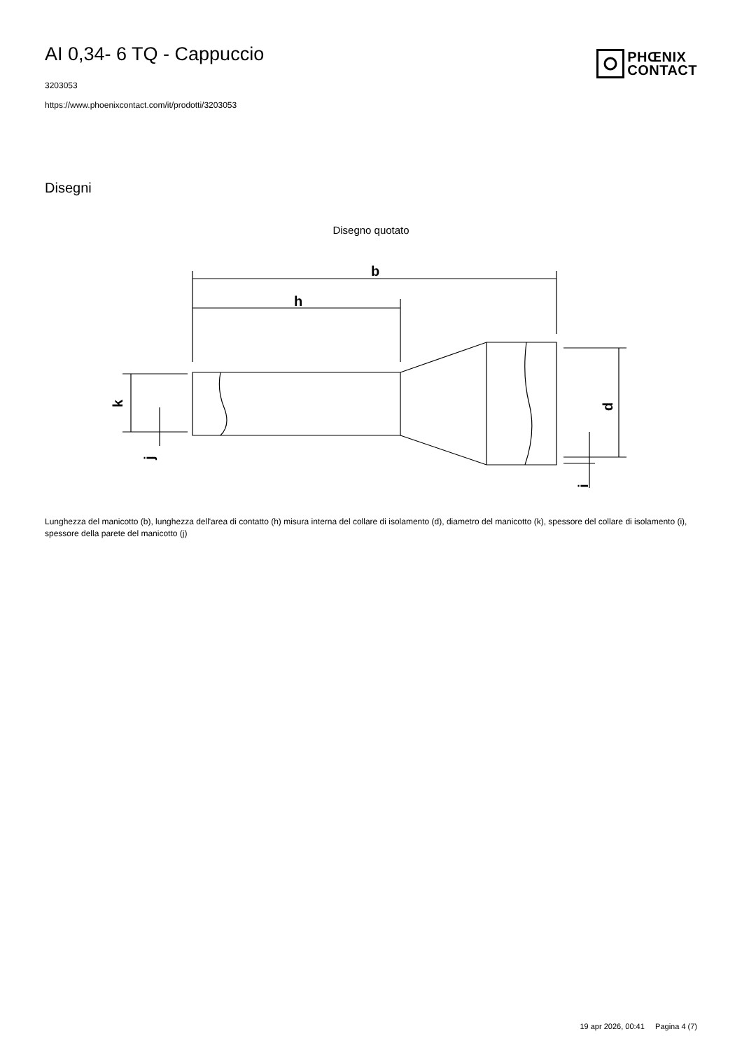PHŒNIX
CONTACT
AI 0,34- 6 TQ - Cappuccio
3203053
https://www.phoenixcontact.com/it/prodotti/3203053
Disegni
Disegno quotato
b
h
k
j
d
i
Lunghezza del manicotto (b), lunghezza dell'area di contatto (h) misura interna del collare di isolamento (d), diametro del manicotto (k), spessore del collare di isolamento (i), spessore della parete del manicotto (j)
19 apr 2026, 00:41 Pagina 4 (7)